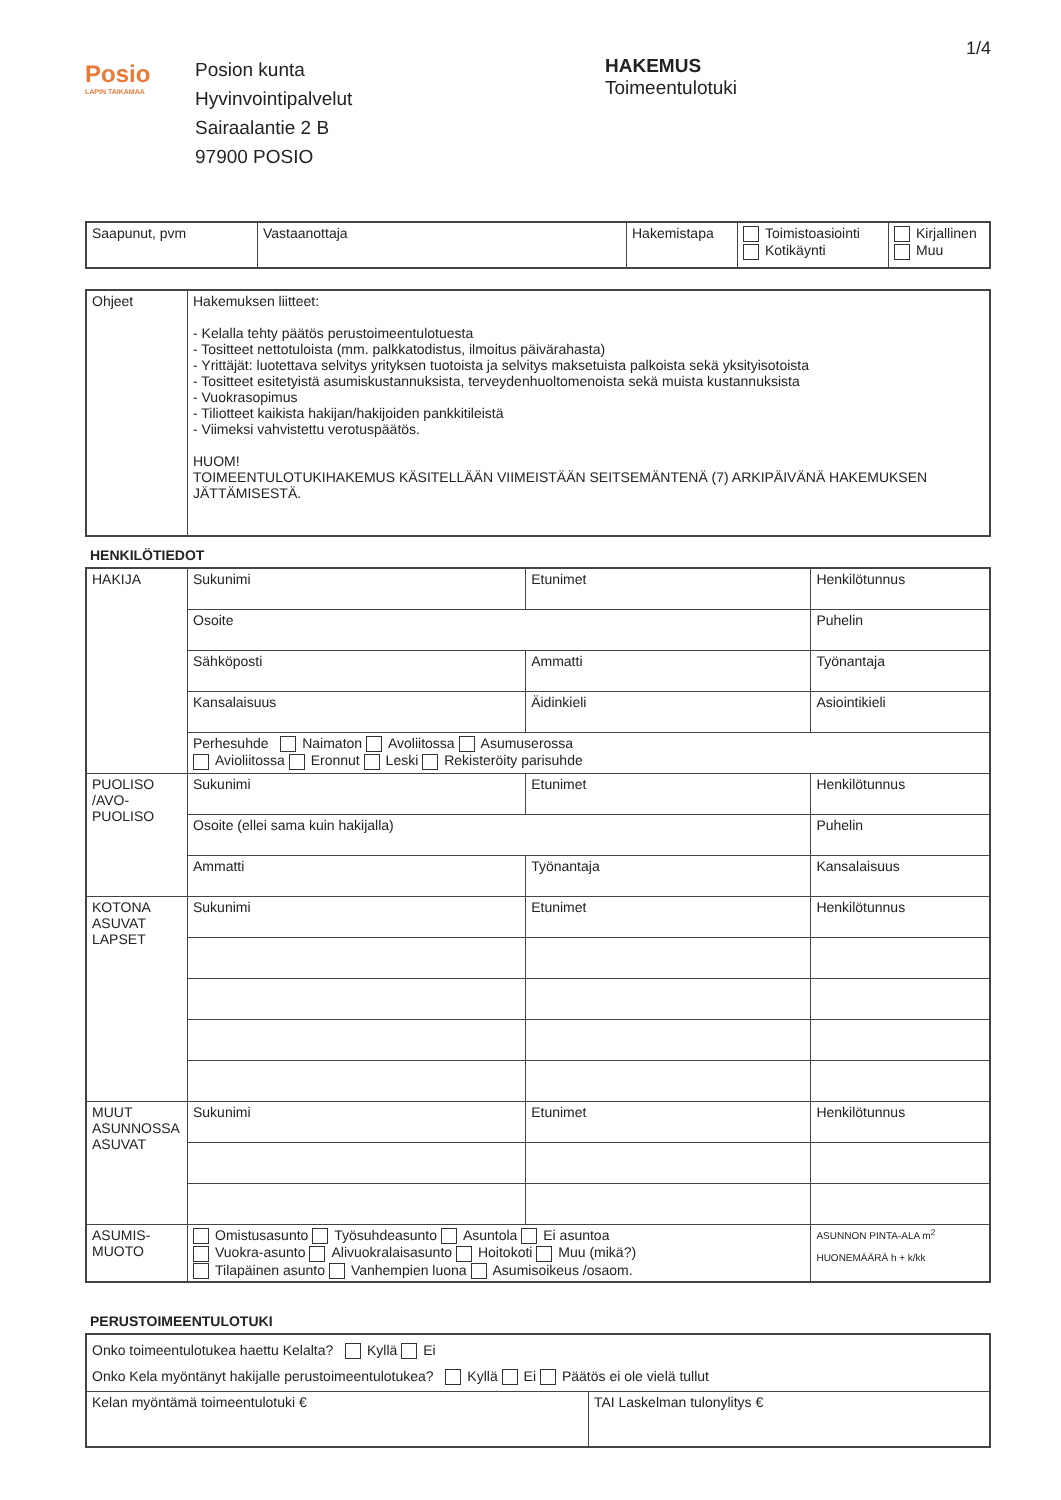Posio
LAPIN TAIKAMAA
Posion kunta
Hyvinvointipalvelut
Sairaalantie 2 B
97900 POSIO
HAKEMUS
Toimeentulotuki
1/4
| Saapunut, pvm | Vastaanottaja | Hakemistapa | Toimistoasiointi Kotikäynti | Kirjallinen Muu |
| Ohjeet | Hakemuksen liitteet: - Kelalla tehty päätös perustoimeentulotuesta - Tositteet nettotuloista (mm. palkkatodistus, ilmoitus päivärahasta) - Yrittäjät: luotettava selvitys yrityksen tuotoista ja selvitys maksetuista palkoista sekä yksityisotoista - Tositteet esitetyistä asumiskustannuksista, terveydenhuoltomenoista sekä muista kustannuksista - Vuokrasopimus - Tiliotteet kaikista hakijan/hakijoiden pankkitileistä - Viimeksi vahvistettu verotuspäätös. HUOM! TOIMEENTULOTUKIHAKEMUS KÄSITELLÄÄN VIIMEISTÄÄN SEITSEMÄNTENÄ (7) ARKIPÄIVÄNÄ HAKEMUKSEN JÄTTÄMISESTÄ. |
HENKILÖTIEDOT
| HAKIJA | Sukunimi | Etunimet | Henkilötunnus |
| | Osoite | | Puhelin |
| | Sähköposti | Ammatti | Työnantaja |
| | Kansalaisuus | Äidinkieli | Asiointikieli |
| | Perhesuhde Naimaton Avoliitossa Asumuserossa Avioliitossa Eronnut Leski Rekisteröity parisuhde | | |
| PUOLISO /AVO-PUOLISO | Sukunimi | Etunimet | Henkilötunnus |
| | Osoite (ellei sama kuin hakijalla) | | Puhelin |
| | Ammatti | Työnantaja | Kansalaisuus |
| KOTONA ASUVAT LAPSET | Sukunimi | Etunimet | Henkilötunnus |
| MUUT ASUNNOSSA ASUVAT | Sukunimi | Etunimet | Henkilötunnus |
| ASUMIS-MUOTO | Omistusasunto Työsuhdeasunto Asuntola Ei asuntoa Vuokra-asunto Alivuokralaisasunto Hoitokoti Muu (mikä?) Tilapäinen asunto Vanhempien luona Asumisoikeus /osaom. | | ASUNNON PINTA-ALA m<sup>2</sup> HUONEMÄÄRÄ h + k/kk |
PERUSTOIMEENTULOTUKI
| Onko toimeentulotukea haettu Kelalta? Kyllä Ei Onko Kela myöntänyt hakijalle perustoimeentulotukea? Kyllä Ei Päätös ei ole vielä tullut | |
| Kelan myöntämä toimeentulotuki € | TAI Laskelman tulonylitys € |